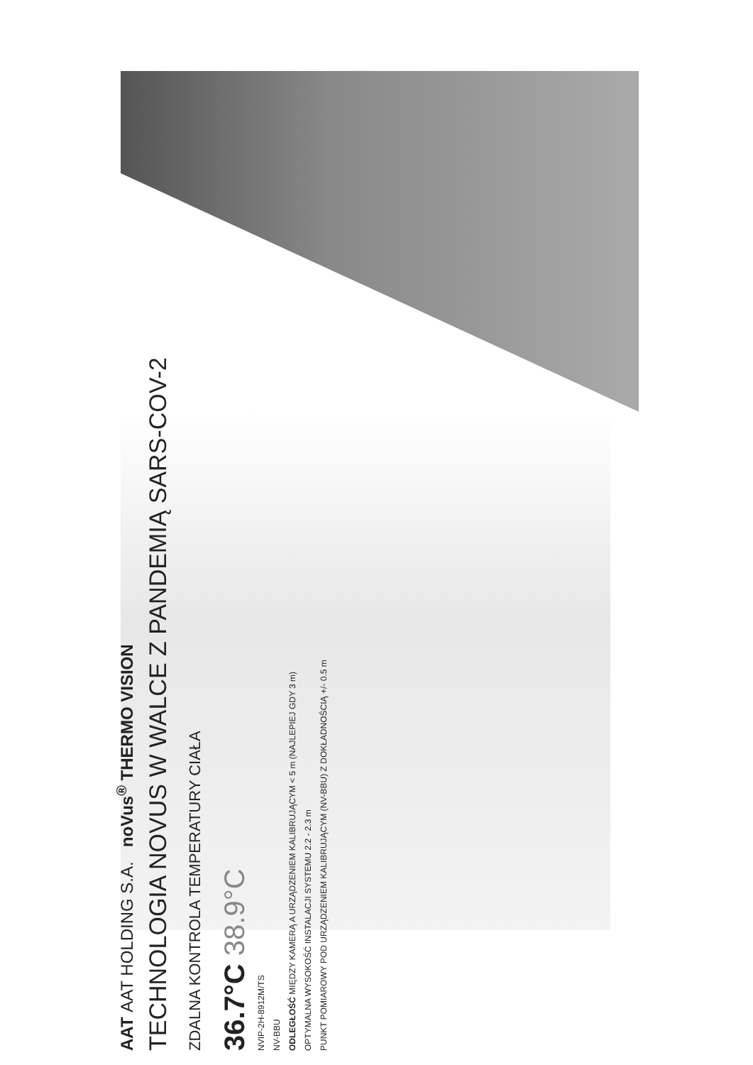AAT AAT HOLDING S.A. noVus<sup>®</sup> THERMO VISION
TECHNOLOGIA NOVUS W WALCE Z PANDEMIĄ SARS-COV-2
ZDALNA KONTROLA TEMPERATURY CIAŁA
36.7°C 38.9°C
NVIP-2H-8912M/TS
NV-BBU
ODLEGŁOŚĆ MIĘDZY KAMERĄ A URZĄDZENIEM KALIBRUJĄCYM < 5 m (NAJLEPIEJ GDY 3 m)
OPTYMALNA WYSOKOŚĆ INSTALACJI SYSTEMU 2.2 - 2.3 m
PUNKT POMIAROWY POD URZĄDZENIEM KALIBRUJĄCYM (NV-BBU) Z DOKŁADNOŚCIĄ +/- 0.5 m